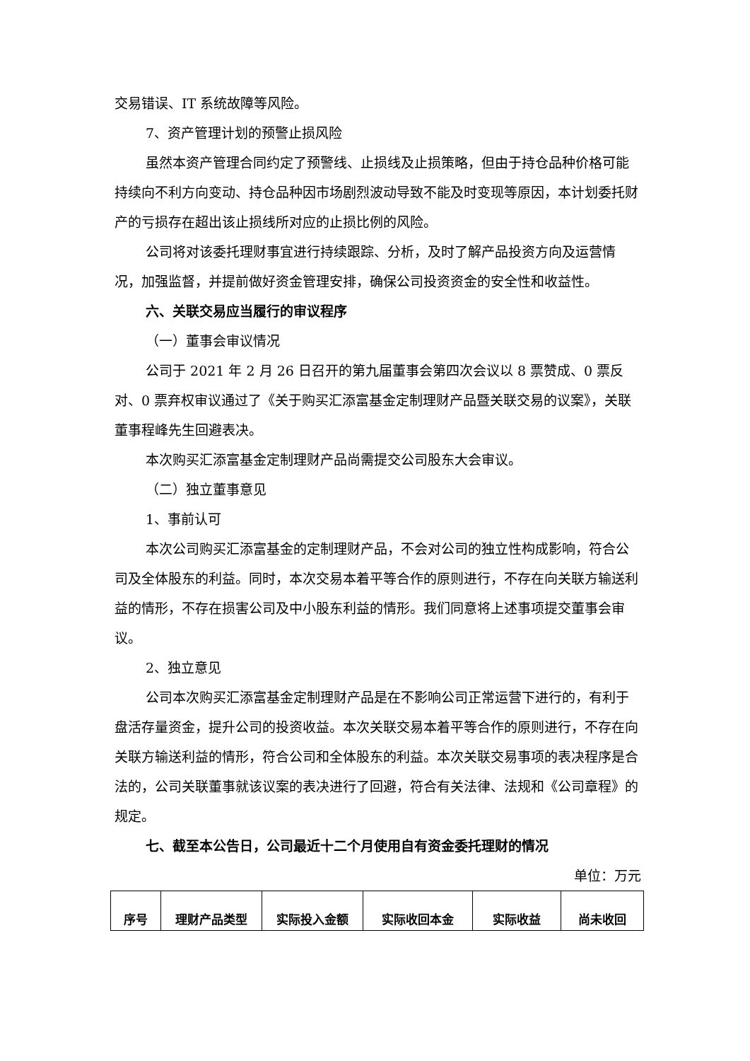交易错误、IT 系统故障等风险。
7、资产管理计划的预警止损风险
虽然本资产管理合同约定了预警线、止损线及止损策略，但由于持仓品种价格可能持续向不利方向变动、持仓品种因市场剧烈波动导致不能及时变现等原因，本计划委托财产的亏损存在超出该止损线所对应的止损比例的风险。
公司将对该委托理财事宜进行持续跟踪、分析，及时了解产品投资方向及运营情况，加强监督，并提前做好资金管理安排，确保公司投资资金的安全性和收益性。
六、关联交易应当履行的审议程序
（一）董事会审议情况
公司于 2021 年 2 月 26 日召开的第九届董事会第四次会议以 8 票赞成、0 票反对、0 票弃权审议通过了《关于购买汇添富基金定制理财产品暨关联交易的议案》，关联董事程峰先生回避表决。
本次购买汇添富基金定制理财产品尚需提交公司股东大会审议。
（二）独立董事意见
1、事前认可
本次公司购买汇添富基金的定制理财产品，不会对公司的独立性构成影响，符合公司及全体股东的利益。同时，本次交易本着平等合作的原则进行，不存在向关联方输送利益的情形，不存在损害公司及中小股东利益的情形。我们同意将上述事项提交董事会审议。
2、独立意见
公司本次购买汇添富基金定制理财产品是在不影响公司正常运营下进行的，有利于盘活存量资金，提升公司的投资收益。本次关联交易本着平等合作的原则进行，不存在向关联方输送利益的情形，符合公司和全体股东的利益。本次关联交易事项的表决程序是合法的，公司关联董事就该议案的表决进行了回避，符合有关法律、法规和《公司章程》的规定。
七、截至本公告日，公司最近十二个月使用自有资金委托理财的情况
单位：万元
| 序号 | 理财产品类型 | 实际投入金额 | 实际收回本金 | 实际收益 | 尚未收回 |